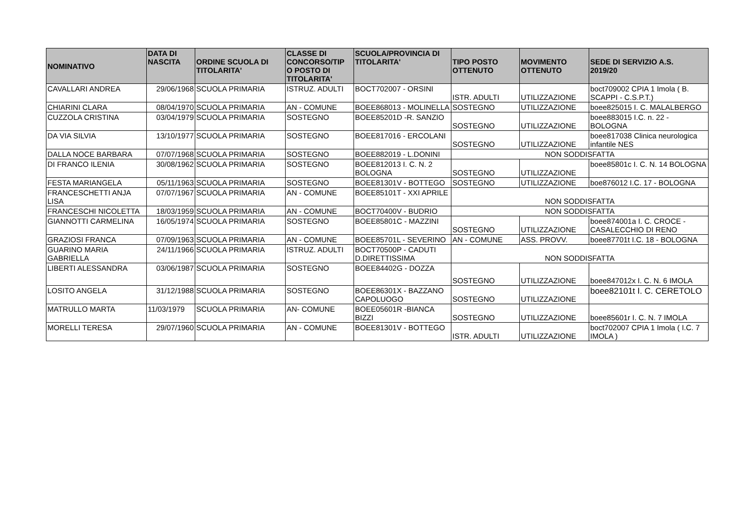| NOMINATIVO | DATA DI NASCITA | ORDINE SCUOLA DI TITOLARITA' | CLASSE DI CONCORSO/TIP O POSTO DI TITOLARITA' | SCUOLA/PROVINCIA DI TITOLARITA' | TIPO POSTO OTTENUTO | MOVIMENTO OTTENUTO | SEDE DI SERVIZIO A.S. 2019/20 |
| --- | --- | --- | --- | --- | --- | --- | --- |
| CAVALLARI ANDREA | 29/06/1968 | SCUOLA PRIMARIA | ISTRUZ. ADULTI | BOCT702007 - ORSINI | ISTR. ADULTI | UTILIZZAZIONE | boct709002 CPIA 1 Imola ( B. SCAPPI - C.S.P.T.) |
| CHIARINI CLARA | 08/04/1970 | SCUOLA PRIMARIA | AN - COMUNE | BOEE868013 - MOLINELLA | SOSTEGNO | UTILIZZAZIONE | boee825015 I. C. MALALBERGO |
| CUZZOLA CRISTINA | 03/04/1979 | SCUOLA PRIMARIA | SOSTEGNO | BOEE85201D -R. SANZIO | SOSTEGNO | UTILIZZAZIONE | boee883015 I.C. n. 22 - BOLOGNA |
| DA VIA SILVIA | 13/10/1977 | SCUOLA PRIMARIA | SOSTEGNO | BOEE817016 - ERCOLANI | SOSTEGNO | UTILIZZAZIONE | boee817038 Clinica neurologica infantile NES |
| DALLA NOCE BARBARA | 07/07/1968 | SCUOLA PRIMARIA | SOSTEGNO | BOEE882019 - L.DONINI | NON SODDISFATTA | | |
| DI FRANCO ILENIA | 30/08/1962 | SCUOLA PRIMARIA | SOSTEGNO | BOEE812013 I. C. N. 2 BOLOGNA | SOSTEGNO | UTILIZZAZIONE | boee85801c I. C. N. 14 BOLOGNA |
| FESTA MARIANGELA | 05/11/1963 | SCUOLA PRIMARIA | SOSTEGNO | BOEE81301V - BOTTEGO | SOSTEGNO | UTILIZZAZIONE | boe876012 I.C. 17 - BOLOGNA |
| FRANCESCHETTI ANJA LISA | 07/07/1967 | SCUOLA PRIMARIA | AN - COMUNE | BOEE85101T - XXI APRILE | NON SODDISFATTA | | |
| FRANCESCHI NICOLETTA | 18/03/1959 | SCUOLA PRIMARIA | AN - COMUNE | BOCT70400V - BUDRIO | NON SODDISFATTA | | |
| GIANNOTTI CARMELINA | 16/05/1974 | SCUOLA PRIMARIA | SOSTEGNO | BOEE85801C - MAZZINI | SOSTEGNO | UTILIZZAZIONE | boee874001a I. C. CROCE - CASALECCHIO DI RENO |
| GRAZIOSI FRANCA | 07/09/1963 | SCUOLA PRIMARIA | AN - COMUNE | BOEE85701L - SEVERINO | AN - COMUNE | ASS. PROVV. | boee87701t I.C. 18 - BOLOGNA |
| GUARINO MARIA GABRIELLA | 24/11/1966 | SCUOLA PRIMARIA | ISTRUZ. ADULTI | BOCT70500P - CADUTI D.DIRETTISSIMA | NON SODDISFATTA | | |
| LIBERTI ALESSANDRA | 03/06/1987 | SCUOLA PRIMARIA | SOSTEGNO | BOEE84402G - DOZZA | SOSTEGNO | UTILIZZAZIONE | boee847012x I. C. N. 6 IMOLA |
| LOSITO ANGELA | 31/12/1988 | SCUOLA PRIMARIA | SOSTEGNO | BOEE86301X - BAZZANO CAPOLUOGO | SOSTEGNO | UTILIZZAZIONE | boee82101t I. C. CERETOLO |
| MATRULLO MARTA | 11/03/1979 | SCUOLA PRIMARIA | AN- COMUNE | BOEE05601R -BIANCA BIZZI | SOSTEGNO | UTILIZZAZIONE | boee85601r I. C. N. 7 IMOLA |
| MORELLI TERESA | 29/07/1960 | SCUOLA PRIMARIA | AN - COMUNE | BOEE81301V - BOTTEGO | ISTR. ADULTI | UTILIZZAZIONE | boct702007 CPIA 1 Imola ( I.C. 7 IMOLA ) |